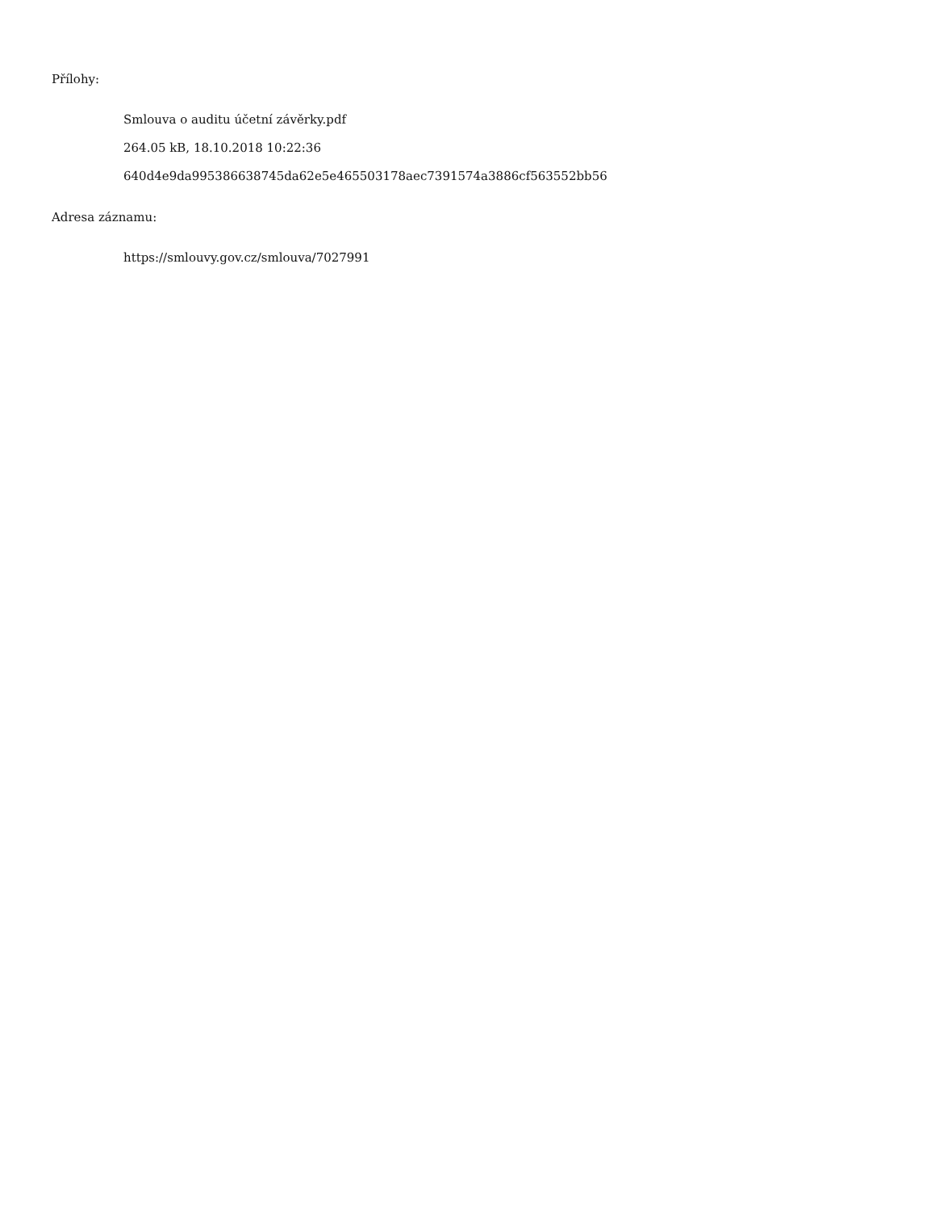Přílohy:
Smlouva o auditu účetní závěrky.pdf
264.05 kB, 18.10.2018 10:22:36
640d4e9da995386638745da62e5e465503178aec7391574a3886cf563552bb56
Adresa záznamu:
https://smlouvy.gov.cz/smlouva/7027991